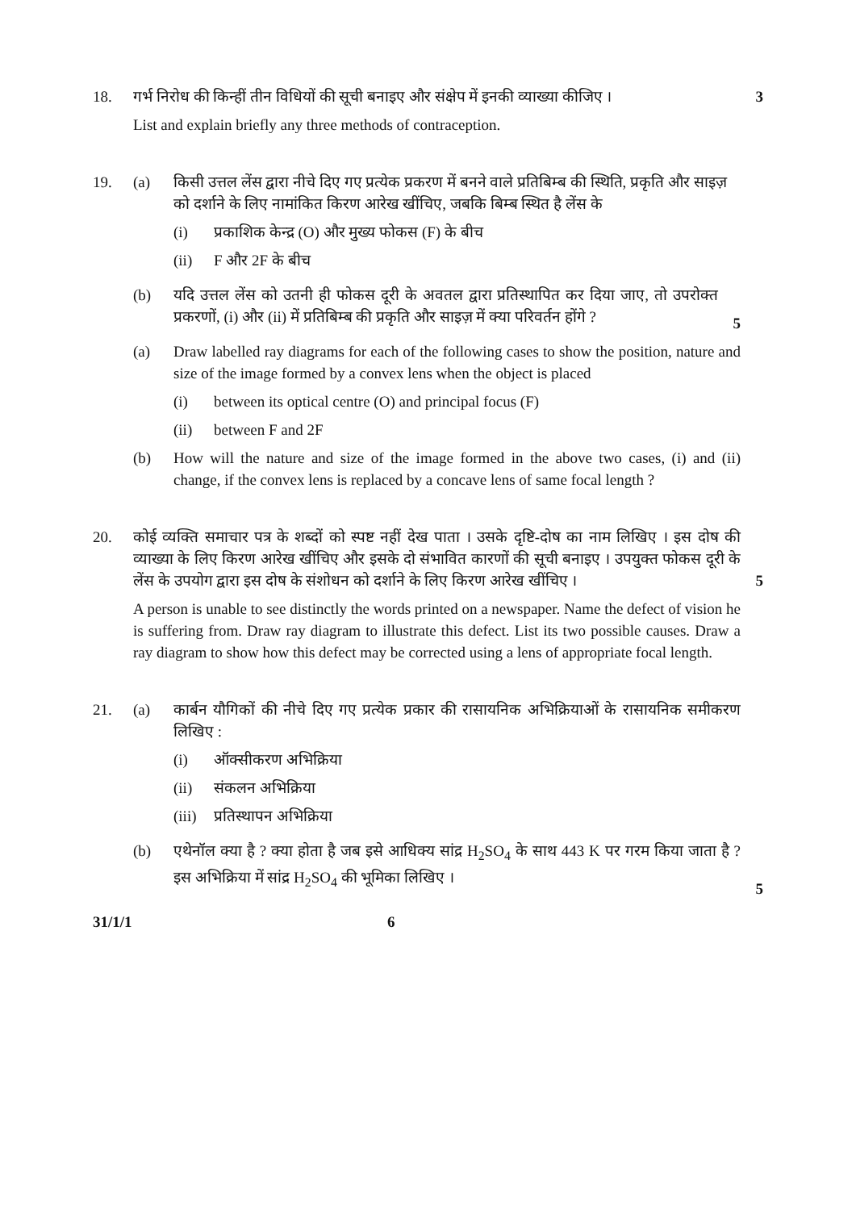18. गर्भ निरोध की किन्हीं तीन विधियों की सूची बनाइए और संक्षेप में इनकी व्याख्या कीजिए ।
3
List and explain briefly any three methods of contraception.
19. (a) किसी उत्तल लेंस द्वारा नीचे दिए गए प्रत्येक प्रकरण में बनने वाले प्रतिबिम्ब की स्थिति, प्रकृति और साइज़ को दर्शाने के लिए नामांकित किरण आरेख खींचिए, जबकि बिम्ब स्थित है लेंस के
(i) प्रकाशिक केन्द्र (O) और मुख्य फोकस (F) के बीच
(ii) F और 2F के बीच
(b) यदि उत्तल लेंस को उतनी ही फोकस दूरी के अवतल द्वारा प्रतिस्थापित कर दिया जाए, तो उपरोक्त प्रकरणों, (i) और (ii) में प्रतिबिम्ब की प्रकृति और साइज़ में क्या परिवर्तन होंगे ?
5
(a) Draw labelled ray diagrams for each of the following cases to show the position, nature and size of the image formed by a convex lens when the object is placed
(i) between its optical centre (O) and principal focus (F)
(ii) between F and 2F
(b) How will the nature and size of the image formed in the above two cases, (i) and (ii) change, if the convex lens is replaced by a concave lens of same focal length ?
20. कोई व्यक्ति समाचार पत्र के शब्दों को स्पष्ट नहीं देख पाता । उसके दृष्टि-दोष का नाम लिखिए । इस दोष की व्याख्या के लिए किरण आरेख खींचिए और इसके दो संभावित कारणों की सूची बनाइए । उपयुक्त फोकस दूरी के लेंस के उपयोग द्वारा इस दोष के संशोधन को दर्शाने के लिए किरण आरेख खींचिए ।
5
A person is unable to see distinctly the words printed on a newspaper. Name the defect of vision he is suffering from. Draw ray diagram to illustrate this defect. List its two possible causes. Draw a ray diagram to show how this defect may be corrected using a lens of appropriate focal length.
21. (a) कार्बन यौगिकों की नीचे दिए गए प्रत्येक प्रकार की रासायनिक अभिक्रियाओं के रासायनिक समीकरण लिखिए :
(i) ऑक्सीकरण अभिक्रिया
(ii) संकलन अभिक्रिया
(iii)
प्रतिस्थापन अभिक्रिया
(b) एथेनॉल क्या है ? क्या होता है जब इसे आधिक्य सांद्र H<sub>2</sub>SO<sub>4</sub> के साथ 443 K पर गरम किया जाता है ? इस अभिक्रिया में सांद्र H<sub>2</sub>SO<sub>4</sub> की भूमिका लिखिए ।
5
31/1/1 6